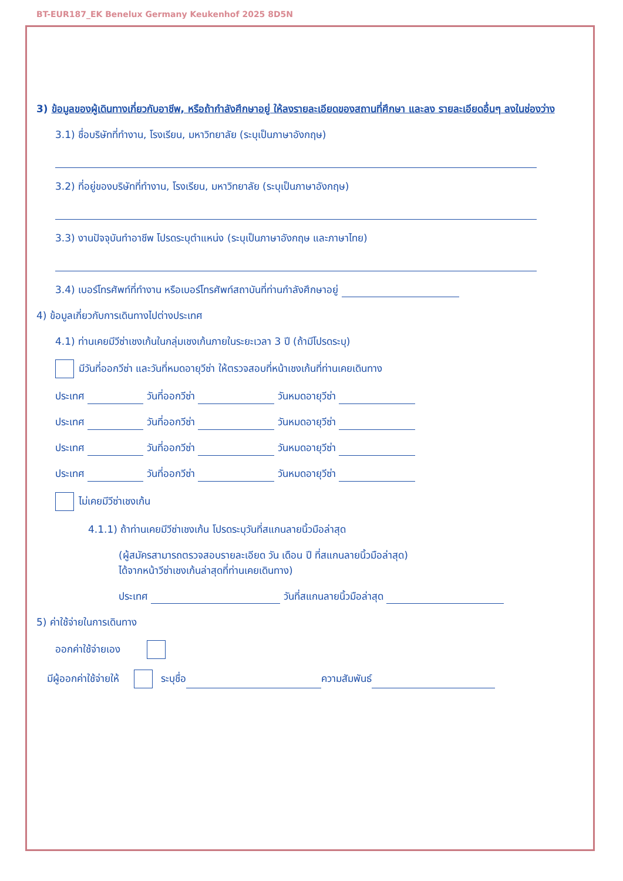BT-EUR187_EK Benelux Germany Keukenhof 2025 8D5N
3) ข้อมูลของผู้เดินทางเกี่ยวกับอาชีพ, หรือถ้ากำลังศึกษาอยู่ ให้ลงรายละเอียดของสถานที่ศึกษา และลง รายละเอียดอื่นๆ ลงในช่องว่าง
3.1) ชื่อบริษัทที่ทำงาน, โรงเรียน, มหาวิทยาลัย (ระบุเป็นภาษาอังกฤษ)
3.2) ที่อยู่ของบริษัทที่ทำงาน, โรงเรียน, มหาวิทยาลัย (ระบุเป็นภาษาอังกฤษ)
3.3) งานปัจจุบันทำอาชีพ โปรดระบุตำแหน่ง (ระบุเป็นภาษาอังกฤษ และภาษาไทย)
3.4) เบอร์โทรศัพท์ที่ทำงาน หรือเบอร์โทรศัพท์สถาบันที่ท่านกำลังศึกษาอยู่
4) ข้อมูลเกี่ยวกับการเดินทางไปต่างประเทศ
4.1) ท่านเคยมีวีซ่าเชงเก้นในกลุ่มเชงเก้นภายในระยะเวลา 3 ปี (ถ้ามีโปรดระบุ)
มีวันที่ออกวีซ่า และวันที่หมดอายุวีซ่า ให้ตรวจสอบที่หน้าเชงเก้นที่ท่านเคยเดินทาง
ประเทศ วันที่ออกวีซ่า วันหมดอายุวีซ่า
ประเทศ วันที่ออกวีซ่า วันหมดอายุวีซ่า
ประเทศ วันที่ออกวีซ่า วันหมดอายุวีซ่า
ประเทศ วันที่ออกวีซ่า วันหมดอายุวีซ่า
ไม่เคยมีวีซ่าเชงเก้น
4.1.1) ถ้าท่านเคยมีวีซ่าเชงเก้น โปรดระบุวันที่สแกนลายนิ้วมือล่าสุด
(ผู้สมัครสามารถตรวจสอบรายละเอียด วัน เดือน ปี ที่สแกนลายนิ้วมือล่าสุด)
ได้จากหน้าวีซ่าเชงเก้นล่าสุดที่ท่านเคยเดินทาง)
ประเทศ วันที่สแกนลายนิ้วมือล่าสุด
5) ค่าใช้จ่ายในการเดินทาง
ออกค่าใช้จ่ายเอง
มีผู้ออกค่าใช้จ่ายให้ ระบุชื่อ ความสัมพันธ์